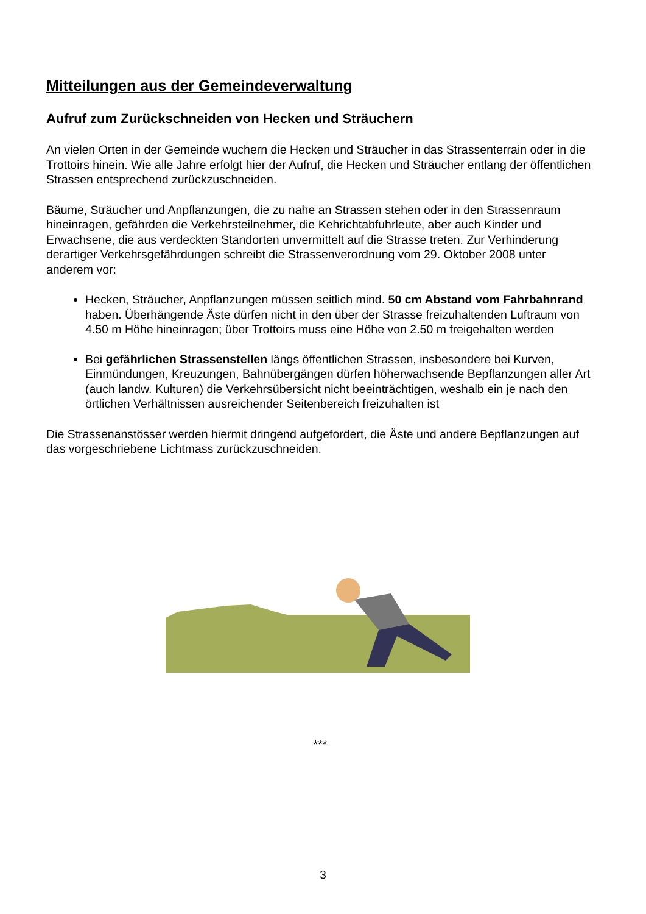Mitteilungen aus der Gemeindeverwaltung
Aufruf zum Zurückschneiden von Hecken und Sträuchern
An vielen Orten in der Gemeinde wuchern die Hecken und Sträucher in das Strassenterrain oder in die Trottoirs hinein. Wie alle Jahre erfolgt hier der Aufruf, die Hecken und Sträucher entlang der öffentlichen Strassen entsprechend zurückzuschneiden.
Bäume, Sträucher und Anpflanzungen, die zu nahe an Strassen stehen oder in den Strassen­raum hineinragen, gefährden die Verkehrsteilnehmer, die Kehrichtabfuhrleute, aber auch Kin­der und Erwachsene, die aus verdeckten Standorten unvermittelt auf die Strasse treten. Zur Verhinderung derartiger Verkehrsgefährdungen schreibt die Strassenverordnung vom 29. Ok­tober 2008 unter anderem vor:
Hecken, Sträucher, Anpflanzungen müssen seitlich mind. 50 cm Abstand vom Fahr­bahnrand haben. Überhängende Äste dürfen nicht in den über der Strasse freizuhal­tenden Luftraum von 4.50 m Höhe hineinragen; über Trottoirs muss eine Höhe von 2.50 m freigehalten werden
Bei gefährlichen Strassenstellen längs öffentlichen Strassen, insbesondere bei Kur­ven, Einmündungen, Kreuzungen, Bahnübergängen dürfen höherwachsende Bepflan­zungen aller Art (auch landw. Kulturen) die Verkehrsübersicht nicht beeinträchtigen, weshalb ein je nach den örtlichen Verhältnissen ausreichender Seitenbereich freizuhal­ten ist
Die Strassenanstösser werden hiermit dringend aufgefordert, die Äste und andere Bepflanzun­gen auf das vorgeschriebene Lichtmass zurückzuschneiden.
***
3